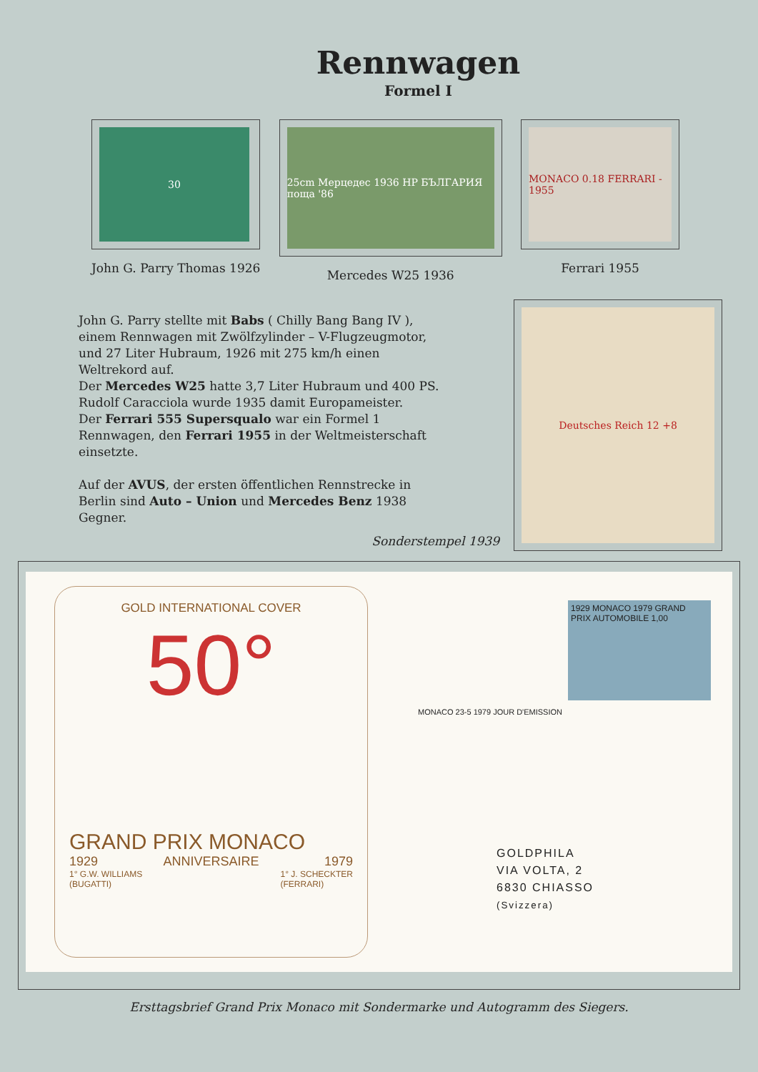Rennwagen
Formel I
30
John G. Parry Thomas 1926
25cm Мерцедес 1936 НР БЪЛГАРИЯ поща '86
Mercedes W25 1936
MONACO 0.18 FERRARI - 1955
Ferrari 1955
John G. Parry stellte mit Babs ( Chilly Bang Bang IV ),
einem Rennwagen mit Zwölfzylinder – V-Flugzeugmotor,
und 27 Liter Hubraum, 1926 mit 275 km/h einen
Weltrekord auf.
Der Mercedes W25 hatte 3,7 Liter Hubraum und 400 PS.
Rudolf Caracciola wurde 1935 damit Europameister.
Der Ferrari 555 Supersqualo war ein Formel 1
Rennwagen, den Ferrari 1955 in der Weltmeisterschaft
einsetzte.
Auf der AVUS, der ersten öffentlichen Rennstrecke in
Berlin sind Auto – Union und Mercedes Benz 1938
Gegner.
Sonderstempel 1939
Deutsches Reich 12 +8
GOLD INTERNATIONAL COVER
50°
GRAND PRIX MONACO
1929 ANNIVERSAIRE 1979
1° G.W. WILLIAMS
(BUGATTI) 1° J. SCHECKTER
(FERRARI)
1929 MONACO 1979 GRAND PRIX AUTOMOBILE 1,00
MONACO 23-5 1979 JOUR D'EMISSION
GOLDPHILA
VIA VOLTA, 2
6830 CHIASSO
(Svizzera)
Ersttagsbrief Grand Prix Monaco mit Sondermarke und Autogramm des Siegers.